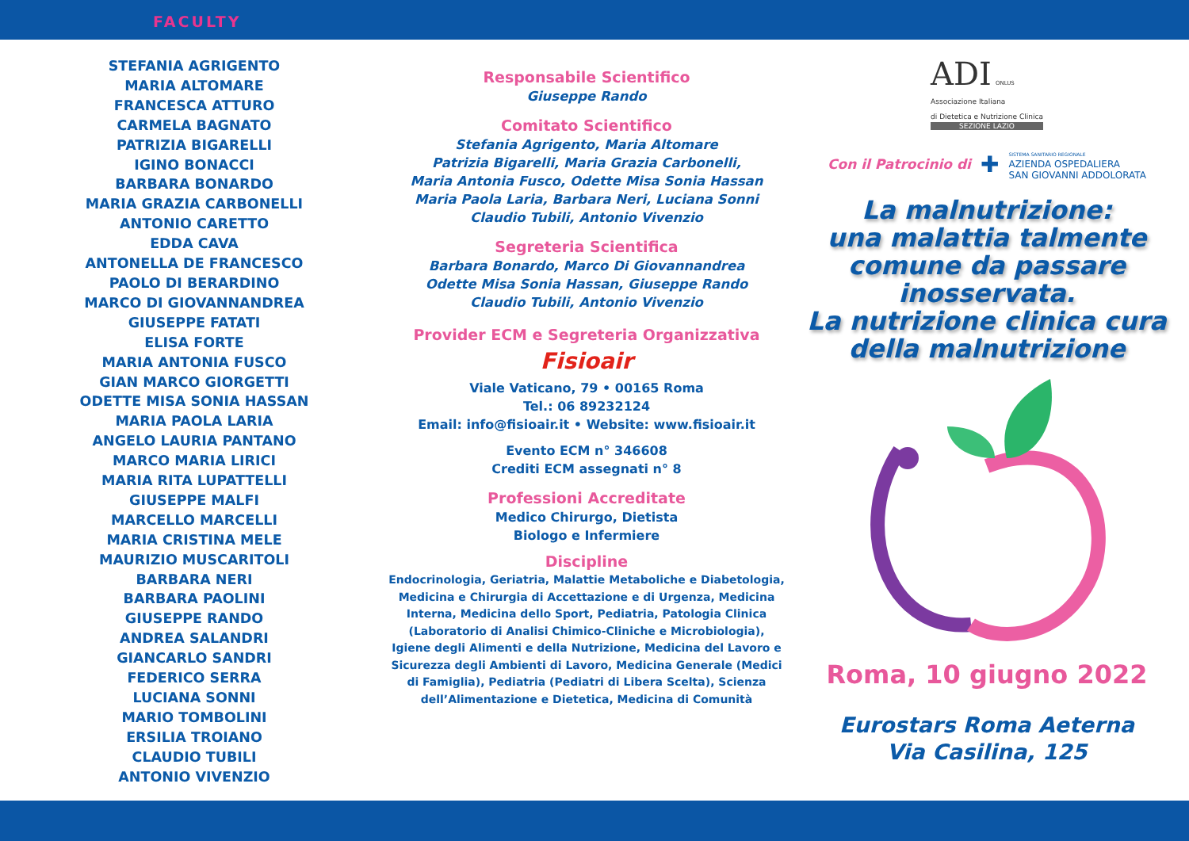FACULTY
STEFANIA AGRIGENTO
MARIA ALTOMARE
FRANCESCA ATTURO
CARMELA BAGNATO
PATRIZIA BIGARELLI
IGINO BONACCI
BARBARA BONARDO
MARIA GRAZIA CARBONELLI
ANTONIO CARETTO
EDDA CAVA
ANTONELLA DE FRANCESCO
PAOLO DI BERARDINO
MARCO DI GIOVANNANDREA
GIUSEPPE FATATI
ELISA FORTE
MARIA ANTONIA FUSCO
GIAN MARCO GIORGETTI
ODETTE MISA SONIA HASSAN
MARIA PAOLA LARIA
ANGELO LAURIA PANTANO
MARCO MARIA LIRICI
MARIA RITA LUPATTELLI
GIUSEPPE MALFI
MARCELLO MARCELLI
MARIA CRISTINA MELE
MAURIZIO MUSCARITOLI
BARBARA NERI
BARBARA PAOLINI
GIUSEPPE RANDO
ANDREA SALANDRI
GIANCARLO SANDRI
FEDERICO SERRA
LUCIANA SONNI
MARIO TOMBOLINI
ERSILIA TROIANO
CLAUDIO TUBILI
ANTONIO VIVENZIO
Responsabile Scientifico
Giuseppe Rando
Comitato Scientifico
Stefania Agrigento, Maria Altomare
Patrizia Bigarelli, Maria Grazia Carbonelli,
Maria Antonia Fusco, Odette Misa Sonia Hassan
Maria Paola Laria, Barbara Neri, Luciana Sonni
Claudio Tubili, Antonio Vivenzio
Segreteria Scientifica
Barbara Bonardo, Marco Di Giovannandrea
Odette Misa Sonia Hassan, Giuseppe Rando
Claudio Tubili, Antonio Vivenzio
Provider ECM e Segreteria Organizzativa
Fisioair
Viale Vaticano, 79 • 00165 Roma
Tel.: 06 89232124
Email: info@fisioair.it • Website: www.fisioair.it
Evento ECM n° 346608
Crediti ECM assegnati n° 8
Professioni Accreditate
Medico Chirurgo, Dietista
Biologo e Infermiere
Discipline
Endocrinologia, Geriatria, Malattie Metaboliche e Diabetologia, Medicina e Chirurgia di Accettazione e di Urgenza, Medicina Interna, Medicina dello Sport, Pediatria, Patologia Clinica (Laboratorio di Analisi Chimico-Cliniche e Microbiologia),
Igiene degli Alimenti e della Nutrizione, Medicina del Lavoro e Sicurezza degli Ambienti di Lavoro, Medicina Generale (Medici di Famiglia), Pediatria (Pediatri di Libera Scelta), Scienza dell’Alimentazione e Dietetica, Medicina di Comunità
ADI ONLUS
Associazione Italiana
di Dietetica e Nutrizione Clinica
SEZIONE LAZIO
Con il Patrocinio di ✚ SISTEMA SANITARIO REGIONALE
AZIENDA OSPEDALIERA
SAN GIOVANNI ADDOLORATA
La malnutrizione:
una malattia talmente
comune da passare
inosservata.
La nutrizione clinica cura
della malnutrizione
Roma, 10 giugno 2022
Eurostars Roma Aeterna
Via Casilina, 125